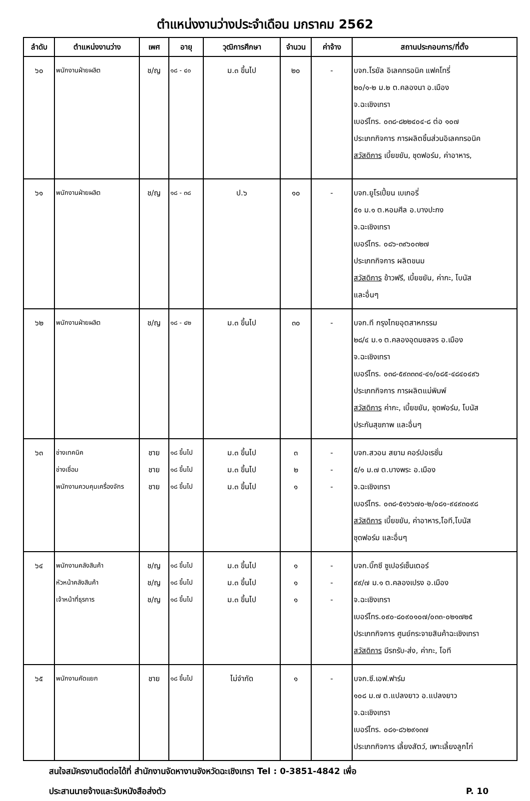ตำแหน่งงานว่างประจำเดือน มกราคม 2562
| ลำดับ | ตำแหน่งงานว่าง | เพศ | อายุ | วุฒิการศึกษา | จำนวน | ค่าจ้าง | สถานประกอบการ/ที่ตั้ง |
| --- | --- | --- | --- | --- | --- | --- | --- |
| ๖๐ | พนักงานฝ่ายผลิต | ช/ญ | ๑๘ - ๔๐ | ม.๓ ขึ้นไป | ๒๐ | - | บจก.โรยัล อิเลคทรอนิค แฟคโทรี่ ๒๐/๑-๒ ม.๒ ต.คลองนา อ.เมือง จ.ฉะเชิงเทรา เบอร์โทร. ๐๓๘-๘๒๒๔๐๔-๘ ต่อ ๑๐๗ ประเภทกิจการ การผลิตชิ้นส่วนอิเลคทรอนิค สวัสดิการ เบี้ยขยัน, ชุดฟอร์ม, ค่าอาหาร, |
| ๖๑ | พนักงานฝ่ายผลิต | ช/ญ | ๑๘ - ๓๘ | ป.๖ | ๑๐ | - | บจก.ยูโรเปี้ยน เบเกอรี่ ๕๑ ม.๑ ต.หอมศีล อ.บางปะกง จ.ฉะเชิงเทรา เบอร์โทร. ๐๘๖-๓๙๖๐๓๒๗ ประเภทกิจการ ผลิตขนม สวัสดิการ ข้าวฟรี, เบี้ยขยัน, ค่ากะ, โบนัส และอื่นๆ |
| ๖๒ | พนักงานฝ่ายผลิต | ช/ญ | ๑๘ - ๔๒ | ม.๓ ขึ้นไป | ๓๐ | - | บจก.ที กรุงไทยอุตสาหกรรม ๒๘/๔ ม.๑ ต.คลองอุดมชลจร อ.เมือง จ.ฉะเชิงเทรา เบอร์โทร. ๐๓๘-๕๙๓๓๓๔-๔๑/๐๘๕-๔๘๔๐๔๙๖ ประเภทกิจการ การผลิตแม่พิมพ์ สวัสดิการ ค่ากะ, เบี้ยขยัน, ชุดฟอร์ม, โบนัส ประกันสุขภาพ และอื่นๆ |
| ๖๓ | ช่างเทคนิค ช่างเชื่อม พนักงานควบคุมเครื่องจักร | ชาย ชาย ชาย | ๑๘ ขึ้นไป ๑๘ ขึ้นไป ๑๘ ขึ้นไป | ม.๓ ขึ้นไป ม.๓ ขึ้นไป ม.๓ ขึ้นไป | ๓ ๒ ๑ | - - - | บจก.สวอน สยาม คอร์ปอเรชั่น ๕/๑ ม.๗ ต.บางพระ อ.เมือง จ.ฉะเชิงเทรา เบอร์โทร. ๐๓๘-๕๑๖๖๗๐-๒/๐๘๑-๙๔๙๓๐๙๘ สวัสดิการ เบี้ยขยัน, ค่าอาหาร,โอที,โบนัส ชุดฟอร์ม และอื่นๆ |
| ๖๔ | พนักงานคลังสินค้า หัวหน้าคลังสินค้า เจ้าหน้าที่ธุรการ | ช/ญ ช/ญ ช/ญ | ๑๘ ขึ้นไป ๑๘ ขึ้นไป ๑๘ ขึ้นไป | ม.๓ ขึ้นไป ม.๓ ขึ้นไป ม.๓ ขึ้นไป | ๑ ๑ ๑ | - - - | บจก.บิ๊กซี ซูเปอร์เซ็นเตอร์ ๙๙/๗ ม.๑ ต.คลองเปรง อ.เมือง จ.ฉะเชิงเทรา เบอร์โทร.๐๙๐-๘๐๙๐๑๐๗/๐๓๓-๐๒๑๗๒๕ ประเภทกิจการ ศูนย์กระจายสินค้าฉะเชิงเทรา สวัสดิการ มีรถรับ-ส่ง, ค่ากะ, โอที |
| ๖๕ | พนักงานคัดแยก | ชาย | ๑๘ ขึ้นไป | ไม่จำกัด | ๑ | - | บจก.ซี.เอฟ.ฟาร์ม ๑๐๘ ม.๗ ต.แปลงยาว อ.แปลงยาว จ.ฉะเชิงเทรา เบอร์โทร. ๐๘๑-๘๖๒๙๑๓๗ ประเภทกิจการ เลี้ยงสัตว์, เพาะเลี้ยงลูกไก่ |
สนใจสมัครงานติดต่อได้ที่ สำนักงานจัดหางานจังหวัดฉะเชิงเทรา Tel : 0-3851-4842 เพื่อ
ประสานนายจ้างและรับหนังสือส่งตัว P. 10